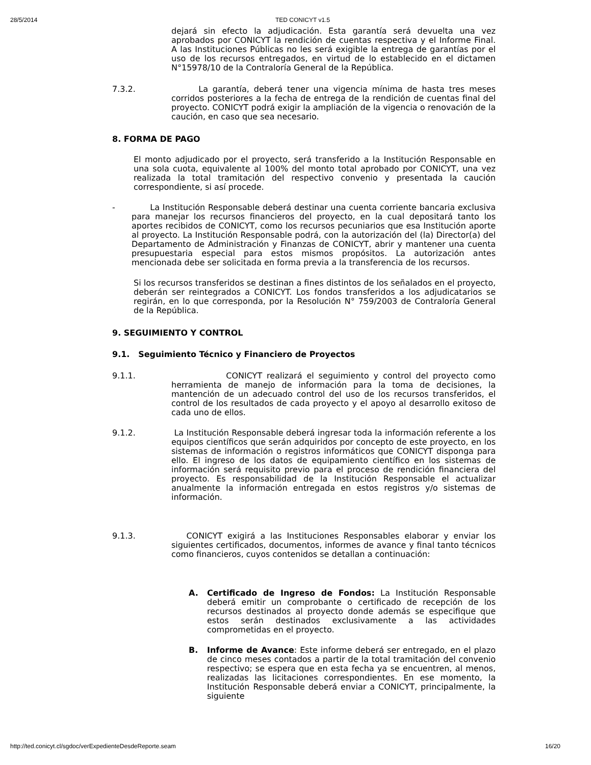28/5/2014 TED CONICYT v1.5
dejará sin efecto la adjudicación. Esta garantía será devuelta una vez aprobados por CONICYT la rendición de cuentas respectiva y el Informe Final. A las Instituciones Públicas no les será exigible la entrega de garantías por el uso de los recursos entregados, en virtud de lo establecido en el dictamen N°15978/10 de la Contraloría General de la República.
7.3.2. La garantía, deberá tener una vigencia mínima de hasta tres meses corridos posteriores a la fecha de entrega de la rendición de cuentas final del proyecto. CONICYT podrá exigir la ampliación de la vigencia o renovación de la caución, en caso que sea necesario.
8. FORMA DE PAGO
El monto adjudicado por el proyecto, será transferido a la Institución Responsable en una sola cuota, equivalente al 100% del monto total aprobado por CONICYT, una vez realizada la total tramitación del respectivo convenio y presentada la caución correspondiente, si así procede.
- La Institución Responsable deberá destinar una cuenta corriente bancaria exclusiva para manejar los recursos financieros del proyecto, en la cual depositará tanto los aportes recibidos de CONICYT, como los recursos pecuniarios que esa Institución aporte al proyecto. La Institución Responsable podrá, con la autorización del (la) Director(a) del Departamento de Administración y Finanzas de CONICYT, abrir y mantener una cuenta presupuestaria especial para estos mismos propósitos. La autorización antes mencionada debe ser solicitada en forma previa a la transferencia de los recursos.
Si los recursos transferidos se destinan a fines distintos de los señalados en el proyecto, deberán ser reintegrados a CONICYT. Los fondos transferidos a los adjudicatarios se regirán, en lo que corresponda, por la Resolución N° 759/2003 de Contraloría General de la República.
9. SEGUIMIENTO Y CONTROL
9.1. Seguimiento Técnico y Financiero de Proyectos
9.1.1. CONICYT realizará el seguimiento y control del proyecto como herramienta de manejo de información para la toma de decisiones, la mantención de un adecuado control del uso de los recursos transferidos, el control de los resultados de cada proyecto y el apoyo al desarrollo exitoso de cada uno de ellos.
9.1.2. La Institución Responsable deberá ingresar toda la información referente a los equipos científicos que serán adquiridos por concepto de este proyecto, en los sistemas de información o registros informáticos que CONICYT disponga para ello. El ingreso de los datos de equipamiento científico en los sistemas de información será requisito previo para el proceso de rendición financiera del proyecto. Es responsabilidad de la Institución Responsable el actualizar anualmente la información entregada en estos registros y/o sistemas de información.
9.1.3. CONICYT exigirá a las Instituciones Responsables elaborar y enviar los siguientes certificados, documentos, informes de avance y final tanto técnicos como financieros, cuyos contenidos se detallan a continuación:
A. Certificado de Ingreso de Fondos: La Institución Responsable deberá emitir un comprobante o certificado de recepción de los recursos destinados al proyecto donde además se especifique que estos serán destinados exclusivamente a las actividades comprometidas en el proyecto.
B. Informe de Avance: Este informe deberá ser entregado, en el plazo de cinco meses contados a partir de la total tramitación del convenio respectivo; se espera que en esta fecha ya se encuentren, al menos, realizadas las licitaciones correspondientes. En ese momento, la Institución Responsable deberá enviar a CONICYT, principalmente, la siguiente
http://ted.conicyt.cl/sgdoc/verExpedienteDesdeReporte.seam 16/20